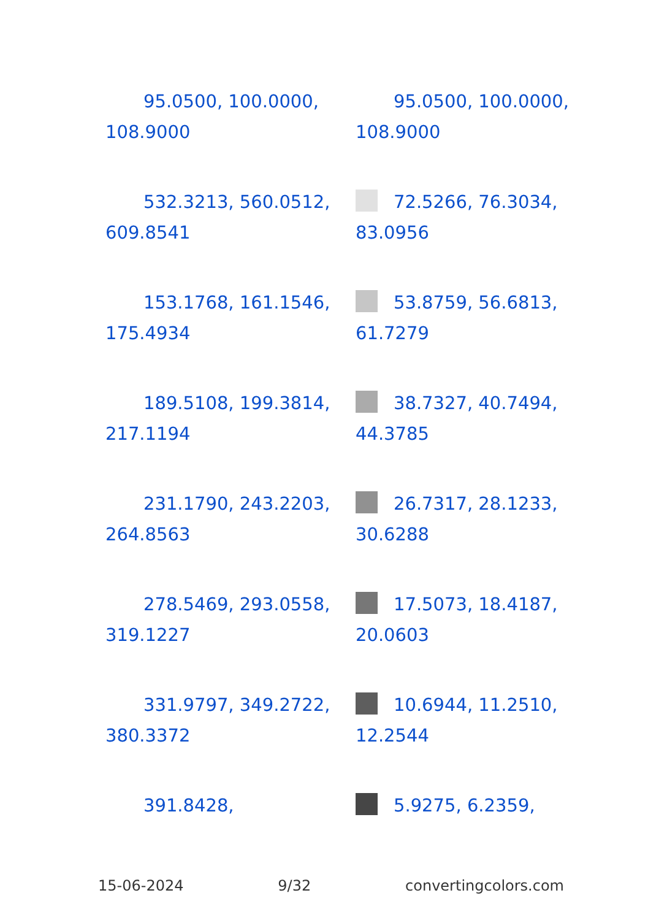| 95.0500, 100.0000, 108.9000 | 95.0500, 100.0000, 108.9000 |
| 532.3213, 560.0512, 609.8541 | 72.5266, 76.3034, 83.0956 |
| 153.1768, 161.1546, 175.4934 | 53.8759, 56.6813, 61.7279 |
| 189.5108, 199.3814, 217.1194 | 38.7327, 40.7494, 44.3785 |
| 231.1790, 243.2203, 264.8563 | 26.7317, 28.1233, 30.6288 |
| 278.5469, 293.0558, 319.1227 | 17.5073, 18.4187, 20.0603 |
| 331.9797, 349.2722, 380.3372 | 10.6944, 11.2510, 12.2544 |
| 391.8428, | 5.9275, 6.2359, |
15-06-2024 9/32 convertingcolors.com